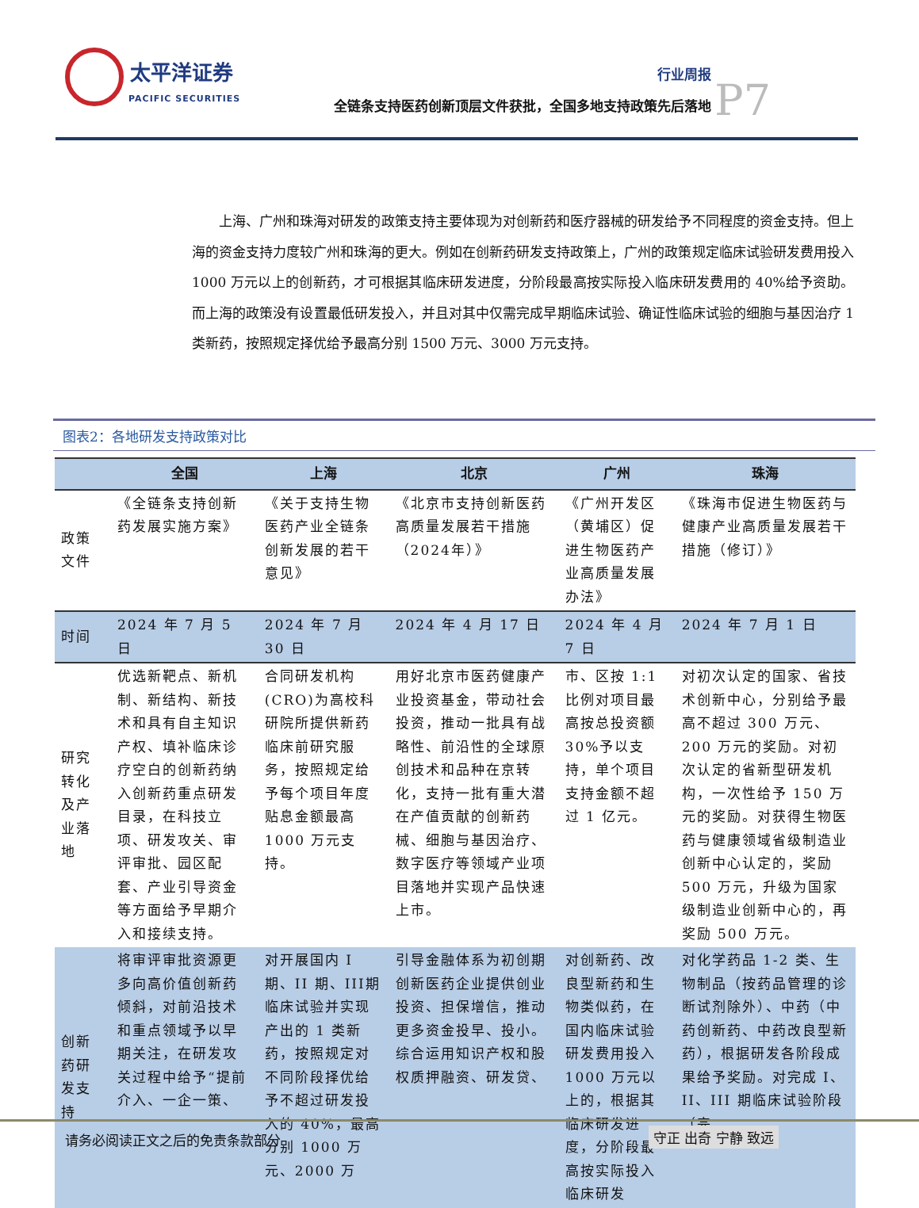太平洋证券
PACIFIC SECURITIES
行业周报
全链条支持医药创新顶层文件获批，全国多地支持政策先后落地
P7
上海、广州和珠海对研发的政策支持主要体现为对创新药和医疗器械的研发给予不同程度的资金支持。但上海的资金支持力度较广州和珠海的更大。例如在创新药研发支持政策上，广州的政策规定临床试验研发费用投入 1000 万元以上的创新药，才可根据其临床研发进度，分阶段最高按实际投入临床研发费用的 40%给予资助。而上海的政策没有设置最低研发投入，并且对其中仅需完成早期临床试验、确证性临床试验的细胞与基因治疗 1 类新药，按照规定择优给予最高分别 1500 万元、3000 万元支持。
图表2：各地研发支持政策对比
| | 全国 | 上海 | 北京 | 广州 | 珠海 |
| --- | --- | --- | --- | --- | --- |
| 政策文件 | 《全链条支持创新药发展实施方案》 | 《关于支持生物医药产业全链条创新发展的若干意见》 | 《北京市支持创新医药高质量发展若干措施（2024年）》 | 《广州开发区（黄埔区）促进生物医药产业高质量发展办法》 | 《珠海市促进生物医药与健康产业高质量发展若干措施（修订）》 |
| 时间 | 2024 年 7 月 5 日 | 2024 年 7 月 30 日 | 2024 年 4 月 17 日 | 2024 年 4 月 7 日 | 2024 年 7 月 1 日 |
| 研究转化及产业落地 | 优选新靶点、新机制、新结构、新技术和具有自主知识产权、填补临床诊疗空白的创新药纳入创新药重点研发目录，在科技立项、研发攻关、审评审批、园区配套、产业引导资金等方面给予早期介入和接续支持。 | 合同研发机构(CRO)为高校科研院所提供新药临床前研究服务，按照规定给予每个项目年度贴息金额最高1000 万元支持。 | 用好北京市医药健康产业投资基金，带动社会投资，推动一批具有战略性、前沿性的全球原创技术和品种在京转化，支持一批有重大潜在产值贡献的创新药械、细胞与基因治疗、数字医疗等领域产业项目落地并实现产品快速上市。 | 市、区按 1:1 比例对项目最高按总投资额 30%予以支持，单个项目支持金额不超过 1 亿元。 | 对初次认定的国家、省技术创新中心，分别给予最高不超过 300 万元、200 万元的奖励。对初次认定的省新型研发机构，一次性给予 150 万元的奖励。对获得生物医药与健康领域省级制造业创新中心认定的，奖励 500 万元，升级为国家级制造业创新中心的，再奖励 500 万元。 |
| 创新药研发支持 | 将审评审批资源更多向高价值创新药倾斜，对前沿技术和重点领域予以早期关注，在研发攻关过程中给予“提前介入、一企一策、 | 对开展国内 I 期、II 期、III期临床试验并实现产出的 1 类新药，按照规定对不同阶段择优给予不超过研发投入的 40%，最高分别 1000 万元、2000 万 | 引导金融体系为初创期创新医药企业提供创业投资、担保增信，推动更多资金投早、投小。综合运用知识产权和股权质押融资、研发贷、 | 对创新药、改良型新药和生物类似药，在国内临床试验研发费用投入 1000 万元以上的，根据其临床研发进度，分阶段最高按实际投入临床研发 | 对化学药品 1-2 类、生物制品（按药品管理的诊断试剂除外）、中药（中药创新药、中药改良型新药），根据研发各阶段成果给予奖励。对完成 I、II、III 期临床试验阶段（完 |
请务必阅读正文之后的免责条款部分 守正 出奇 宁静 致远